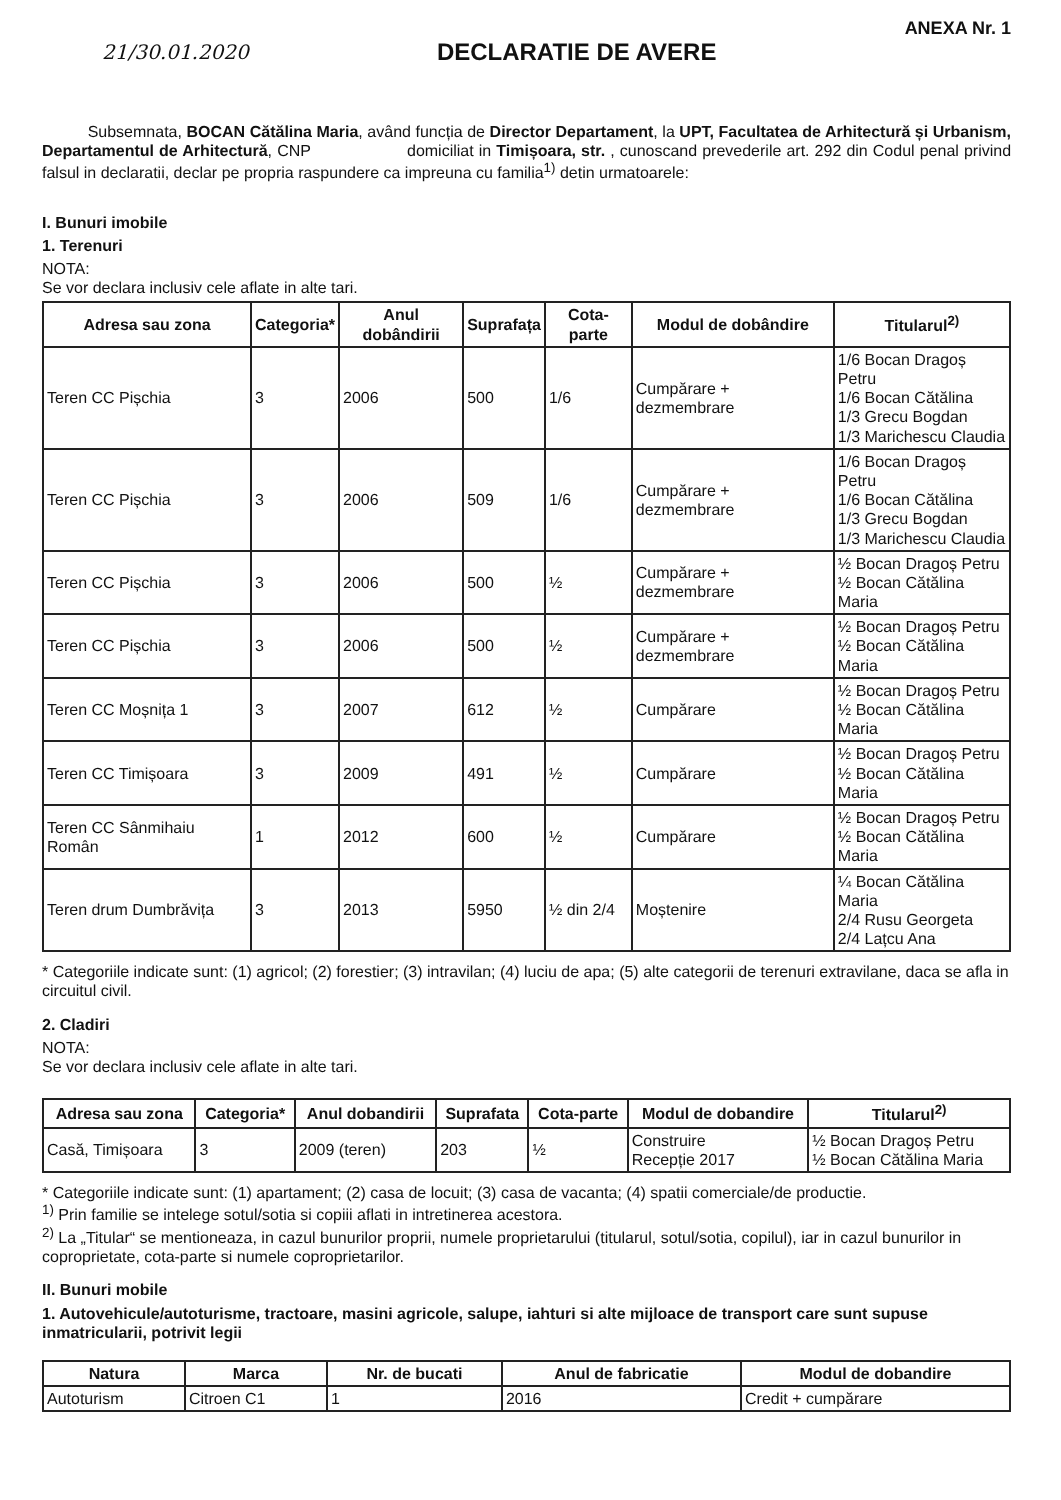21/30.01.2020
DECLARATIE DE AVERE
ANEXA Nr. 1
Subsemnata, BOCAN Cătălina Maria, având funcția de Director Departament, la UPT, Facultatea de Arhitectură și Urbanism, Departamentul de Arhitectură, CNP domiciliat in Timișoara, str. , cunoscand prevederile art. 292 din Codul penal privind falsul in declaratii, declar pe propria raspundere ca impreuna cu familia<sup>1)</sup> detin urmatoarele:
I. Bunuri imobile
1. Terenuri
NOTA:
Se vor declara inclusiv cele aflate in alte tari.
| Adresa sau zona | Categoria* | Anul dobândirii | Suprafața | Cota-parte | Modul de dobândire | Titularul<sup>2)</sup> |
| --- | --- | --- | --- | --- | --- | --- |
| Teren CC Pișchia | 3 | 2006 | 500 | 1/6 | Cumpărare + dezmembrare | 1/6 Bocan Dragoș Petru 1/6 Bocan Cătălina 1/3 Grecu Bogdan 1/3 Marichescu Claudia |
| Teren CC Pișchia | 3 | 2006 | 509 | 1/6 | Cumpărare + dezmembrare | 1/6 Bocan Dragoș Petru 1/6 Bocan Cătălina 1/3 Grecu Bogdan 1/3 Marichescu Claudia |
| Teren CC Pișchia | 3 | 2006 | 500 | ½ | Cumpărare + dezmembrare | ½ Bocan Dragoș Petru ½ Bocan Cătălina Maria |
| Teren CC Pișchia | 3 | 2006 | 500 | ½ | Cumpărare + dezmembrare | ½ Bocan Dragoș Petru ½ Bocan Cătălina Maria |
| Teren CC Moșnița 1 | 3 | 2007 | 612 | ½ | Cumpărare | ½ Bocan Dragoș Petru ½ Bocan Cătălina Maria |
| Teren CC Timișoara | 3 | 2009 | 491 | ½ | Cumpărare | ½ Bocan Dragoș Petru ½ Bocan Cătălina Maria |
| Teren CC Sânmihaiu Român | 1 | 2012 | 600 | ½ | Cumpărare | ½ Bocan Dragoș Petru ½ Bocan Cătălina Maria |
| Teren drum Dumbrăvița | 3 | 2013 | 5950 | ½ din 2/4 | Moștenire | ¼ Bocan Cătălina Maria 2/4 Rusu Georgeta 2/4 Lațcu Ana |
* Categoriile indicate sunt: (1) agricol; (2) forestier; (3) intravilan; (4) luciu de apa; (5) alte categorii de terenuri extravilane, daca se afla in circuitul civil.
2. Cladiri
NOTA:
Se vor declara inclusiv cele aflate in alte tari.
| Adresa sau zona | Categoria* | Anul dobandirii | Suprafata | Cota-parte | Modul de dobandire | Titularul<sup>2)</sup> |
| --- | --- | --- | --- | --- | --- | --- |
| Casă, Timișoara | 3 | 2009 (teren) | 203 | ½ | Construire Recepție 2017 | ½ Bocan Dragoș Petru ½ Bocan Cătălina Maria |
* Categoriile indicate sunt: (1) apartament; (2) casa de locuit; (3) casa de vacanta; (4) spatii comerciale/de productie.
<sup>1)</sup> Prin familie se intelege sotul/sotia si copiii aflati in intretinerea acestora.
<sup>2)</sup> La „Titular“ se mentioneaza, in cazul bunurilor proprii, numele proprietarului (titularul, sotul/sotia, copilul), iar in cazul bunurilor in coproprietate, cota-parte si numele coproprietarilor.
II. Bunuri mobile
1. Autovehicule/autoturisme, tractoare, masini agricole, salupe, iahturi si alte mijloace de transport care sunt supuse inmatricularii, potrivit legii
| Natura | Marca | Nr. de bucati | Anul de fabricatie | Modul de dobandire |
| --- | --- | --- | --- | --- |
| Autoturism | Citroen C1 | 1 | 2016 | Credit + cumpărare |